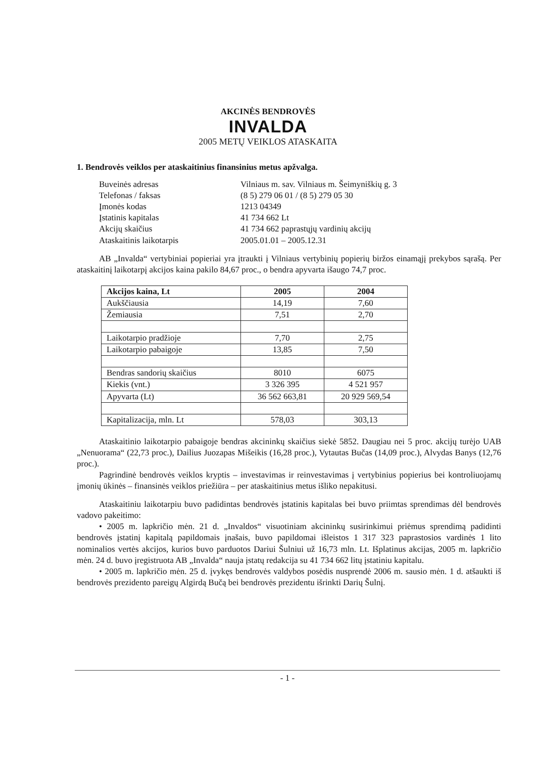AKCINĖS BENDROVĖS
INVALDA
2005 METŲ VEIKLOS ATASKAITA
1. Bendrovės veiklos per ataskaitinius finansinius metus apžvalga.
| Buveinės adresas | Vilniaus m. sav. Vilniaus m. Šeimyniškių g. 3 |
| Telefonas / faksas | (8 5) 279 06 01 / (8 5) 279 05 30 |
| Įmonės kodas | 1213 04349 |
| Įstatinis kapitalas | 41 734 662 Lt |
| Akcijų skaičius | 41 734 662 paprastųjų vardinių akcijų |
| Ataskaitinis laikotarpis | 2005.01.01 – 2005.12.31 |
AB „Invalda“ vertybiniai popieriai yra įtraukti į Vilniaus vertybinių popierių biržos einamąjį prekybos sąrašą. Per ataskaitinį laikotarpį akcijos kaina pakilo 84,67 proc., o bendra apyvarta išaugo 74,7 proc.
| Akcijos kaina, Lt | 2005 | 2004 |
| --- | --- | --- |
| Aukščiausia | 14,19 | 7,60 |
| Žemiausia | 7,51 | 2,70 |
| Laikotarpio pradžioje | 7,70 | 2,75 |
| Laikotarpio pabaigoje | 13,85 | 7,50 |
| Bendras sandorių skaičius | 8010 | 6075 |
| Kiekis (vnt.) | 3 326 395 | 4 521 957 |
| Apyvarta (Lt) | 36 562 663,81 | 20 929 569,54 |
| Kapitalizacija, mln. Lt | 578,03 | 303,13 |
Ataskaitinio laikotarpio pabaigoje bendras akcininkų skaičius siekė 5852. Daugiau nei 5 proc. akcijų turėjo UAB „Nenuorama“ (22,73 proc.), Dailius Juozapas Mišeikis (16,28 proc.), Vytautas Bučas (14,09 proc.), Alvydas Banys (12,76 proc.).
Pagrindinė bendrovės veiklos kryptis – investavimas ir reinvestavimas į vertybinius popierius bei kontroliuojamų įmonių ūkinės – finansinės veiklos priežiūra – per ataskaitinius metus išliko nepakitusi.
Ataskaitiniu laikotarpiu buvo padidintas bendrovės įstatinis kapitalas bei buvo priimtas sprendimas dėl bendrovės vadovo pakeitimo:
• 2005 m. lapkričio mėn. 21 d. „Invaldos“ visuotiniam akcininkų susirinkimui priėmus sprendimą padidinti bendrovės įstatinį kapitalą papildomais įnašais, buvo papildomai išleistos 1 317 323 paprastosios vardinės 1 lito nominalios vertės akcijos, kurios buvo parduotos Dariui Šulniui už 16,73 mln. Lt. Išplatinus akcijas, 2005 m. lapkričio mėn. 24 d. buvo įregistruota AB „Invalda“ nauja įstatų redakcija su 41 734 662 litų įstatiniu kapitalu.
• 2005 m. lapkričio mėn. 25 d. įvykęs bendrovės valdybos posėdis nusprendė 2006 m. sausio mėn. 1 d. atšaukti iš bendrovės prezidento pareigų Algirdą Bučą bei bendrovės prezidentu išrinkti Darių Šulnį.
- 1 -